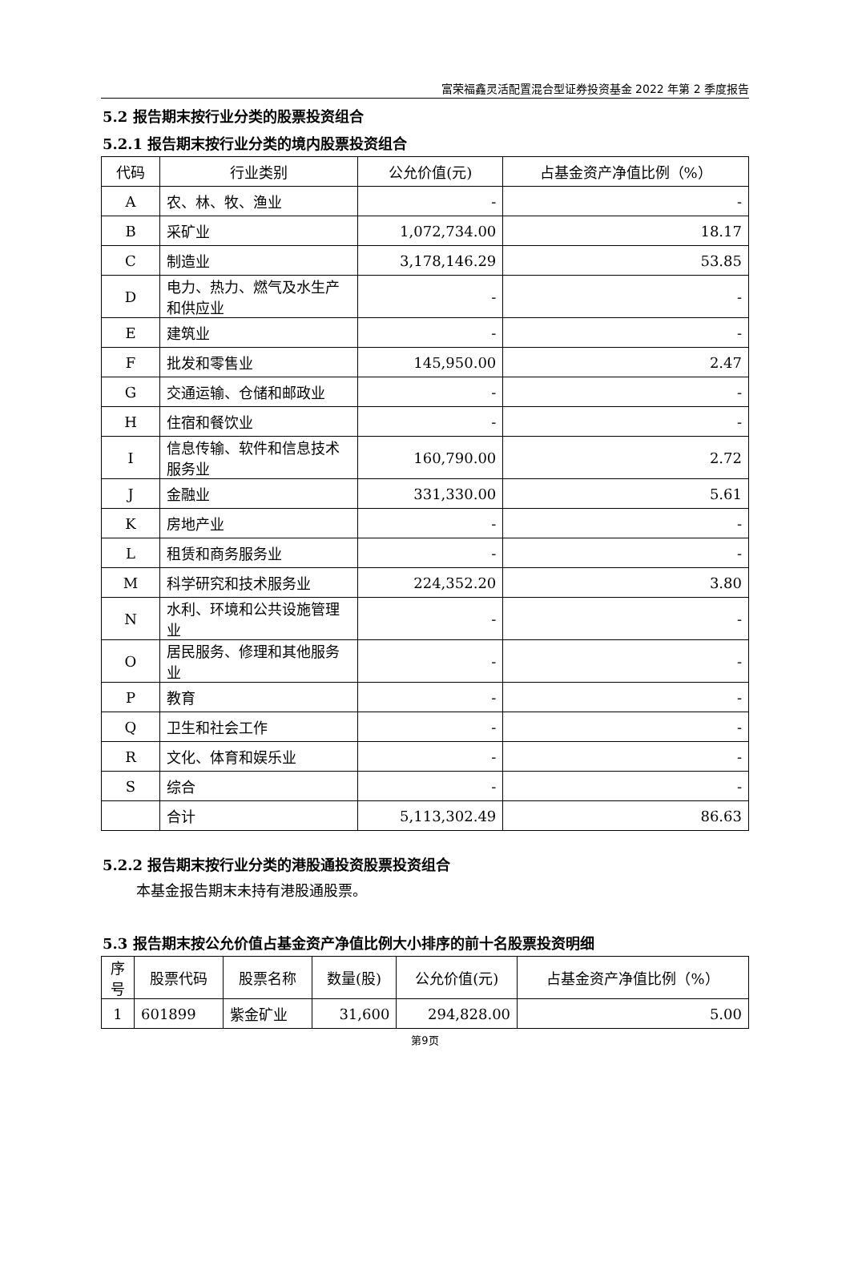富荣福鑫灵活配置混合型证券投资基金 2022 年第 2 季度报告
5.2 报告期末按行业分类的股票投资组合
5.2.1 报告期末按行业分类的境内股票投资组合
| 代码 | 行业类别 | 公允价值(元) | 占基金资产净值比例（%） |
| --- | --- | --- | --- |
| A | 农、林、牧、渔业 | - | - |
| B | 采矿业 | 1,072,734.00 | 18.17 |
| C | 制造业 | 3,178,146.29 | 53.85 |
| D | 电力、热力、燃气及水生产和供应业 | - | - |
| E | 建筑业 | - | - |
| F | 批发和零售业 | 145,950.00 | 2.47 |
| G | 交通运输、仓储和邮政业 | - | - |
| H | 住宿和餐饮业 | - | - |
| I | 信息传输、软件和信息技术服务业 | 160,790.00 | 2.72 |
| J | 金融业 | 331,330.00 | 5.61 |
| K | 房地产业 | - | - |
| L | 租赁和商务服务业 | - | - |
| M | 科学研究和技术服务业 | 224,352.20 | 3.80 |
| N | 水利、环境和公共设施管理业 | - | - |
| O | 居民服务、修理和其他服务业 | - | - |
| P | 教育 | - | - |
| Q | 卫生和社会工作 | - | - |
| R | 文化、体育和娱乐业 | - | - |
| S | 综合 | - | - |
| | 合计 | 5,113,302.49 | 86.63 |
5.2.2 报告期末按行业分类的港股通投资股票投资组合
本基金报告期末未持有港股通股票。
5.3 报告期末按公允价值占基金资产净值比例大小排序的前十名股票投资明细
| 序号 | 股票代码 | 股票名称 | 数量(股) | 公允价值(元) | 占基金资产净值比例（%） |
| --- | --- | --- | --- | --- | --- |
| 1 | 601899 | 紫金矿业 | 31,600 | 294,828.00 | 5.00 |
第9页